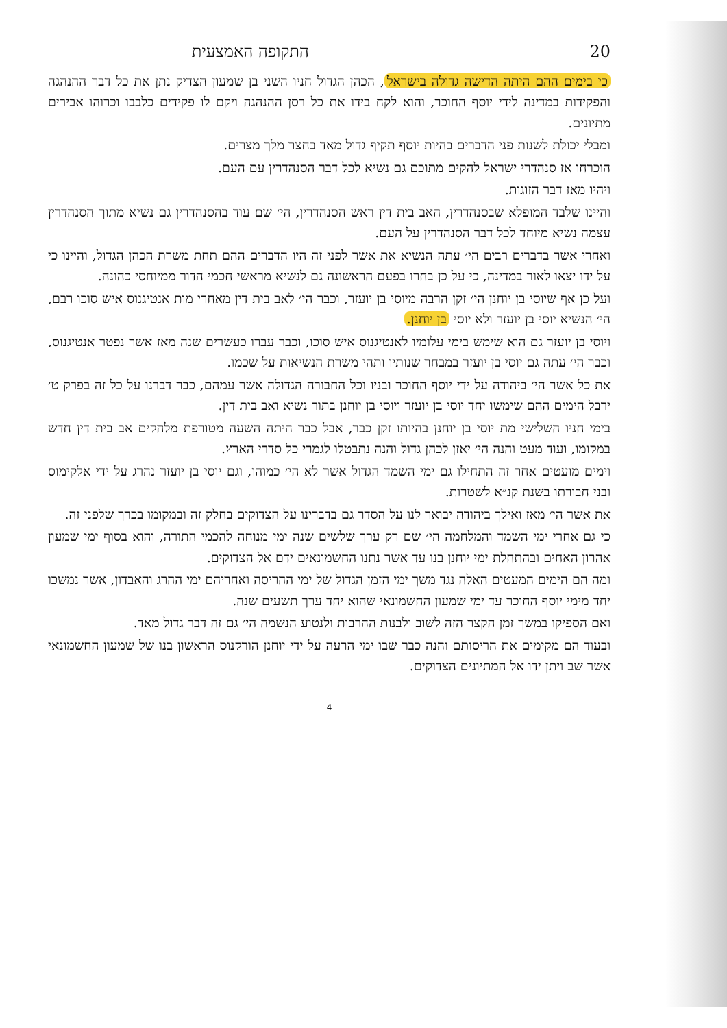20 התקופה האמצעית
כי בימים ההם היתה הדישה גדולה בישראל, הכהן הגדול חניו השני בן שמעון הצדיק נתן את כל דבר ההנהגה והפקידות במדינה לידי יוסף החוכר, והוא לקח בידו את כל רסן ההנהגה ויקם לו פקידים כלבבו וכרוהו אבירים מתיונים.
ומבלי יכולת לשנות פני הדברים בהיות יוסף תקיף גדול מאד בחצר מלך מצרים.
הוכרחו אז סנהדרי ישראל להקים מתוכם גם נשיא לכל דבר הסנהדרין עם העם.
ויהיו מאז דבר הזוגות.
והיינו שלבד המופלא שבסנהדרין, האב בית דין ראש הסנהדרין, הי׳ שם עוד בהסנהדרין גם נשיא מתוך הסנהדרין עצמה נשיא מיוחד לכל דבר הסנהדרין על העם.
ואחרי אשר בדברים רבים הי׳ עתה הנשיא את אשר לפני זה היו הדברים ההם תחת משרת הכהן הגדול, והיינו כי על ידו יצאו לאור במדינה, כי על כן בחרו בפעם הראשונה גם לנשיא מראשי חכמי הדור ממיוחסי כהונה.
ועל כן אף שיוסי בן יוחנן הי׳ זקן הרבה מיוסי בן יועזר, וכבר הי׳ לאב בית דין מאחרי מות אנטיגנוס איש סוכו רבם, הי׳ הנשיא יוסי בן יועזר ולא יוסי בן יוחנן.
ויוסי בן יועזר גם הוא שימש בימי עלומיו לאנטיגנוס איש סוכו, וכבר עברו כעשרים שנה מאז אשר נפטר אנטיגנוס, וכבר הי׳ עתה גם יוסי בן יועזר במבחר שנותיו ותהי משרת הנשיאות על שכמו.
את כל אשר הי׳ ביהודה על ידי יוסף החוכר ובניו וכל החבורה הגדולה אשר עמהם, כבר דברנו על כל זה בפרק ט׳ ירבל הימים ההם שימשו יחד יוסי בן יועזר ויוסי בן יוחנן בתור נשיא ואב בית דין.
בימי חניו השלישי מת יוסי בן יוחנן בהיותו זקן כבר, אבל כבר היתה השעה מטורפת מלהקים אב בית דין חדש במקומו, ועוד מעט והנה הי׳ יאזן לכהן גדול והנה נתבטלו לגמרי כל סדרי הארץ.
וימים מועטים אחר זה התחילו גם ימי השמד הגדול אשר לא הי׳ כמוהו, וגם יוסי בן יועזר נהרג על ידי אלקימוס ובני חבורתו בשנת קנ״א לשטרות.
את אשר הי׳ מאז ואילך ביהודה יבואר לנו על הסדר גם בדברינו על הצדוקים בחלק זה ובמקומו בכרך שלפני זה.
כי גם אחרי ימי השמד והמלחמה הי׳ שם רק ערך שלשים שנה ימי מנוחה להכמי התורה, והוא בסוף ימי שמעון אהרון האחים ובהתחלת ימי יוחנן בנו עד אשר נתנו החשמונאים ידם אל הצדוקים.
ומה הם הימים המעטים האלה נגד משך ימי הזמן הגדול של ימי ההריסה ואחריהם ימי ההרג והאבדון, אשר נמשכו יחד מימי יוסף החוכר עד ימי שמעון החשמונאי שהוא יחד ערך תשעים שנה.
ואם הספיקו במשך זמן הקצר הזה לשוב ולבנות ההרבות ולנטוע הנשמה הי׳ גם זה דבר גדול מאד.
ובעוד הם מקימים את הריסותם והנה כבר שבו ימי הרעה על ידי יוחנן הורקנוס הראשון בנו של שמעון החשמונאי אשר שב ויתן ידו אל המתיונים הצדוקים.
4